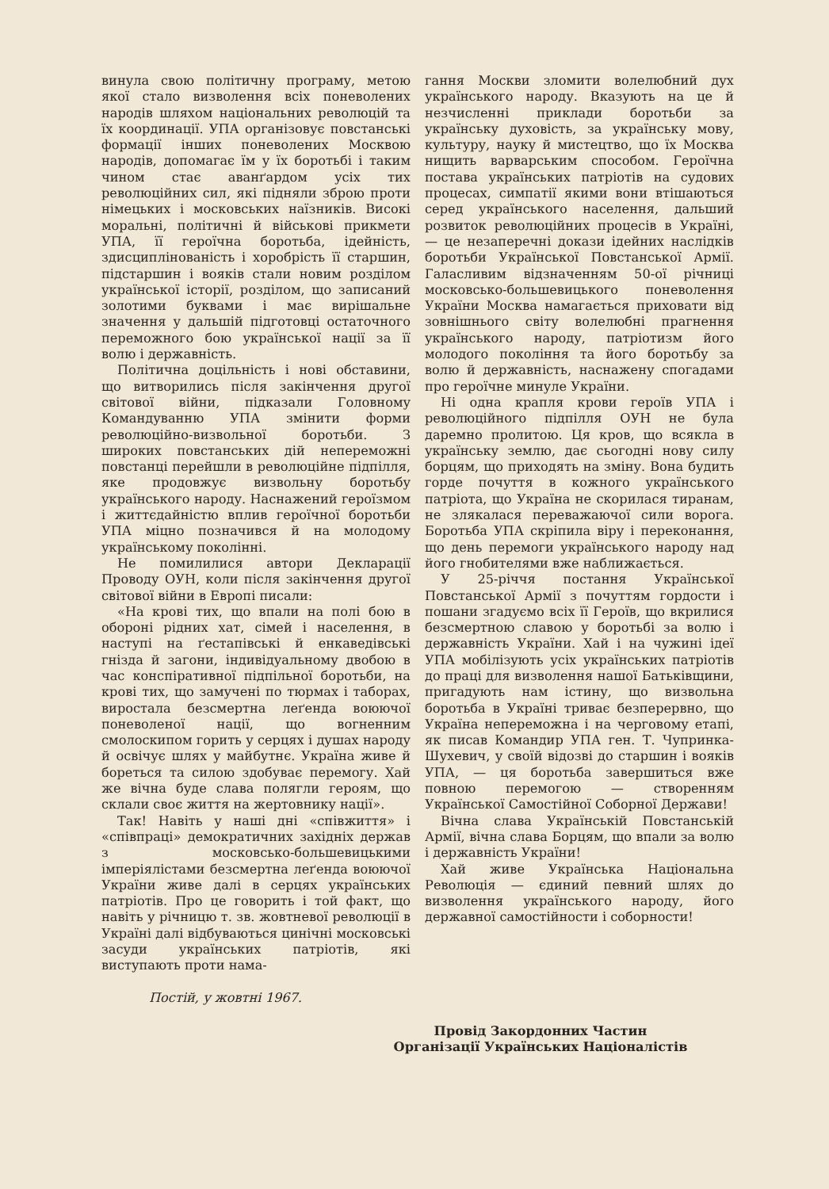винула свою політичну програму, метою якої стало визволення всіх поневолених народів шляхом національних революцій та їх координації. УПА організовує повстанські формації інших поневолених Москвою народів, допомагає їм у їх боротьбі і таким чином стає аванґардом усіх тих революційних сил, які підняли зброю проти німецьких і московських наїзників. Високі моральні, політичні й військові прикмети УПА, її героїчна боротьба, ідейність, здисциплінованість і хоробрість її старшин, підстаршин і вояків стали новим розділом української історії, розділом, що записаний золотими буквами і має вирішальне значення у дальшій підготовці остаточного переможного бою української нації за її волю і державність.
Політична доцільність і нові обставини, що витворились після закінчення другої світової війни, підказали Головному Командуванню УПА змінити форми революційно-визвольної боротьби. З широких повстанських дій непереможні повстанці перейшли в революційне підпілля, яке продовжує визвольну боротьбу українського народу. Наснажений героїзмом і життєдайністю вплив героїчної боротьби УПА міцно позначився й на молодому українському поколінні.
Не помилилися автори Декларації Проводу ОУН, коли після закінчення другої світової війни в Европі писали:
«На крові тих, що впали на полі бою в обороні рідних хат, сімей і населення, в наступі на ґестапівські й енкаведівські гнізда й загони, індивідуальному двобою в час конспіративної підпільної боротьби, на крові тих, що замучені по тюрмах і таборах, виростала безсмертна леґенда воюючої поневоленої нації, що вогненним смолоскипом горить у серцях і душах народу й освічує шлях у майбутнє. Україна живе й бореться та силою здобуває перемогу. Хай же вічна буде слава полягли героям, що склали своє життя на жертовнику нації».
Так! Навіть у наші дні «співжиття» і «співпраці» демократичних західніх держав з московсько-большевицькими імперіялістами безсмертна леґенда воюючої України живе далі в серцях українських патріотів. Про це говорить і той факт, що навіть у річницю т. зв. жовтневої революції в Україні далі відбуваються цинічні московські засуди українських патріотів, які виступають проти нама-
гання Москви зломити волелюбний дух українського народу. Вказують на це й незчисленні приклади боротьби за українську духовість, за українську мову, культуру, науку й мистецтво, що їх Москва нищить варварським способом. Героїчна постава українських патріотів на судових процесах, симпатії якими вони втішаються серед українського населення, дальший розвиток революційних процесів в Україні, — це незаперечні докази ідейних наслідків боротьби Української Повстанської Армії. Галасливим відзначенням 50-ої річниці московсько-большевицького поневолення України Москва намагається приховати від зовнішнього світу волелюбні прагнення українського народу, патріотизм його молодого покоління та його боротьбу за волю й державність, наснажену спогадами про героїчне минуле України.
Ні одна крапля крови героїв УПА і революційного підпілля ОУН не була даремно пролитою. Ця кров, що всякла в українську землю, дає сьогодні нову силу борцям, що приходять на зміну. Вона будить горде почуття в кожного українського патріота, що Україна не скорилася тиранам, не злякалася переважаючої сили ворога. Боротьба УПА скріпила віру і переконання, що день перемоги українського народу над його гнобителями вже наближається.
У 25-річчя постання Української Повстанської Армії з почуттям гордости і пошани згадуємо всіх її Героїв, що вкрилися безсмертною славою у боротьбі за волю і державність України. Хай і на чужині ідеї УПА мобілізують усіх українських патріотів до праці для визволення нашої Батьківщини, пригадують нам істину, що визвольна боротьба в Україні триває безперервно, що Україна непереможна і на черговому етапі, як писав Командир УПА ген. Т. Чупринка-Шухевич, у своїй відозві до старшин і вояків УПА, — ця боротьба завершиться вже повною перемогою — створенням Української Самостійної Соборної Держави!
Вічна слава Українській Повстанській Армії, вічна слава Борцям, що впали за волю і державність України!
Хай живе Українська Національна Революція — єдиний певний шлях до визволення українського народу, його державної самостійности і соборности!
Постій, у жовтні 1967.
Провід Закордонних Частин
Організації Українських Націоналістів